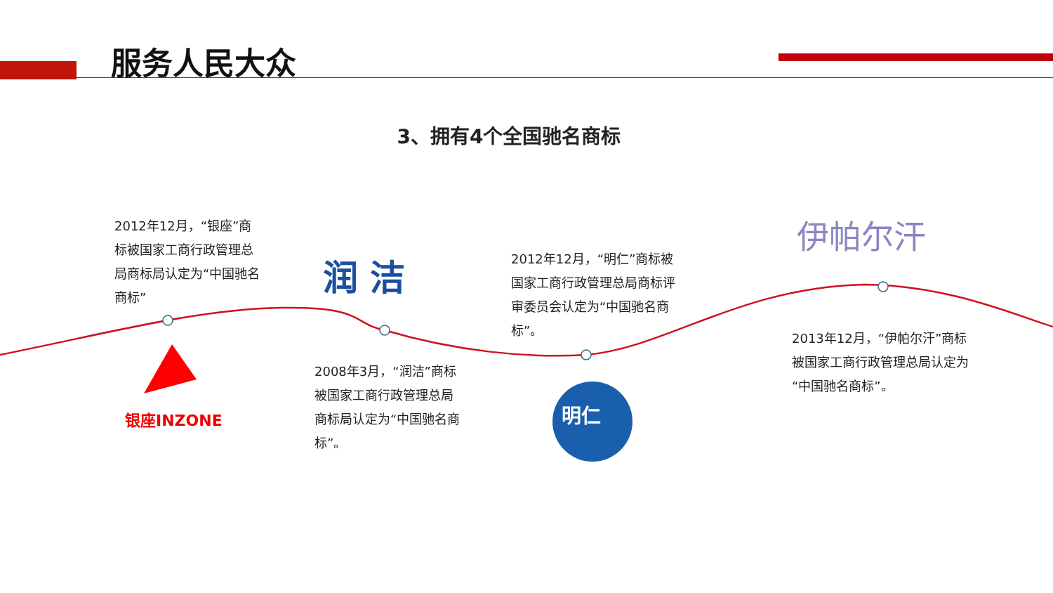服务人民大众
3、拥有4个全国驰名商标
2012年12月，“银座”商标被国家工商行政管理总局商标局认定为“中国驰名商标”
润 洁
银座INZONE
2008年3月，“润洁”商标被国家工商行政管理总局商标局认定为“中国驰名商标”。
2012年12月，“明仁”商标被国家工商行政管理总局商标评审委员会认定为“中国驰名商标”。
明仁
伊帕尔汗
2013年12月，“伊帕尔汗”商标被国家工商行政管理总局认定为“中国驰名商标”。